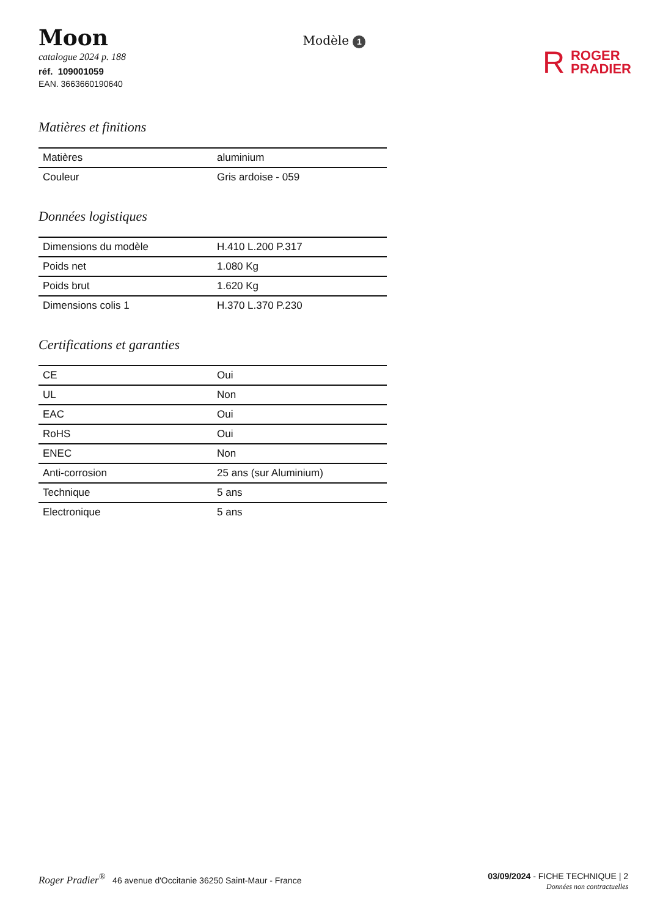Moon
catalogue 2024 p. 188
réf. 109001059
EAN. 3663660190640
Modèle 1
R
ROGER
PRADIER
Matières et finitions
| Matières | aluminium |
| Couleur | Gris ardoise - 059 |
Données logistiques
| Dimensions du modèle | H.410 L.200 P.317 |
| Poids net | 1.080 Kg |
| Poids brut | 1.620 Kg |
| Dimensions colis 1 | H.370 L.370 P.230 |
Certifications et garanties
| CE | Oui |
| UL | Non |
| EAC | Oui |
| RoHS | Oui |
| ENEC | Non |
| Anti-corrosion | 25 ans (sur Aluminium) |
| Technique | 5 ans |
| Electronique | 5 ans |
Roger Pradier<sup>®</sup> 46 avenue d'Occitanie 36250 Saint-Maur - France
03/09/2024 - FICHE TECHNIQUE | 2
Données non contractuelles